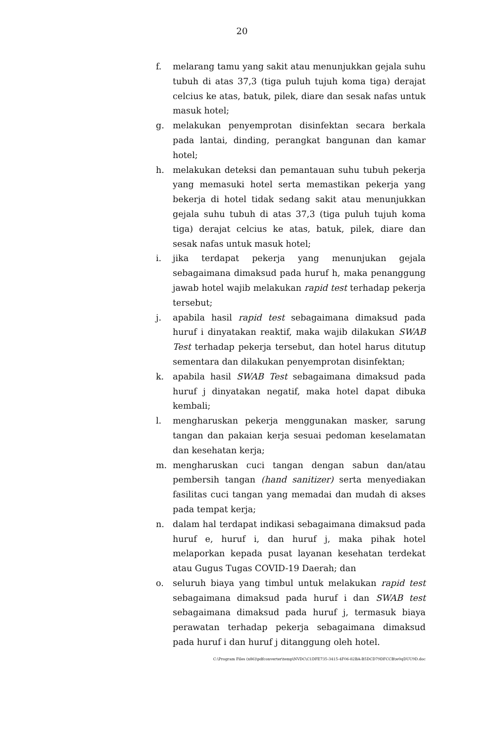20
f. melarang tamu yang sakit atau menunjukkan gejala suhu tubuh di atas 37,3 (tiga puluh tujuh koma tiga) derajat celcius ke atas, batuk, pilek, diare dan sesak nafas untuk masuk hotel;
g. melakukan penyemprotan disinfektan secara berkala pada lantai, dinding, perangkat bangunan dan kamar hotel;
h. melakukan deteksi dan pemantauan suhu tubuh pekerja yang memasuki hotel serta memastikan pekerja yang bekerja di hotel tidak sedang sakit atau menunjukkan gejala suhu tubuh di atas 37,3 (tiga puluh tujuh koma tiga) derajat celcius ke atas, batuk, pilek, diare dan sesak nafas untuk masuk hotel;
i. jika terdapat pekerja yang menunjukan gejala sebagaimana dimaksud pada huruf h, maka penanggung jawab hotel wajib melakukan rapid test terhadap pekerja tersebut;
j. apabila hasil rapid test sebagaimana dimaksud pada huruf i dinyatakan reaktif, maka wajib dilakukan SWAB Test terhadap pekerja tersebut, dan hotel harus ditutup sementara dan dilakukan penyemprotan disinfektan;
k. apabila hasil SWAB Test sebagaimana dimaksud pada huruf j dinyatakan negatif, maka hotel dapat dibuka kembali;
l. mengharuskan pekerja menggunakan masker, sarung tangan dan pakaian kerja sesuai pedoman keselamatan dan kesehatan kerja;
m. mengharuskan cuci tangan dengan sabun dan/atau pembersih tangan (hand sanitizer) serta menyediakan fasilitas cuci tangan yang memadai dan mudah di akses pada tempat kerja;
n. dalam hal terdapat indikasi sebagaimana dimaksud pada huruf e, huruf i, dan huruf j, maka pihak hotel melaporkan kepada pusat layanan kesehatan terdekat atau Gugus Tugas COVID-19 Daerah; dan
o. seluruh biaya yang timbul untuk melakukan rapid test sebagaimana dimaksud pada huruf i dan SWAB test sebagaimana dimaksud pada huruf j, termasuk biaya perawatan terhadap pekerja sebagaimana dimaksud pada huruf i dan huruf j ditanggung oleh hotel.
C:\Program Files (x86)\pdfconverter\temp\NVDC\C1DFE735-3415-4F06-82BA-B5DCD79DFCCB\w0qDUU9D.doc